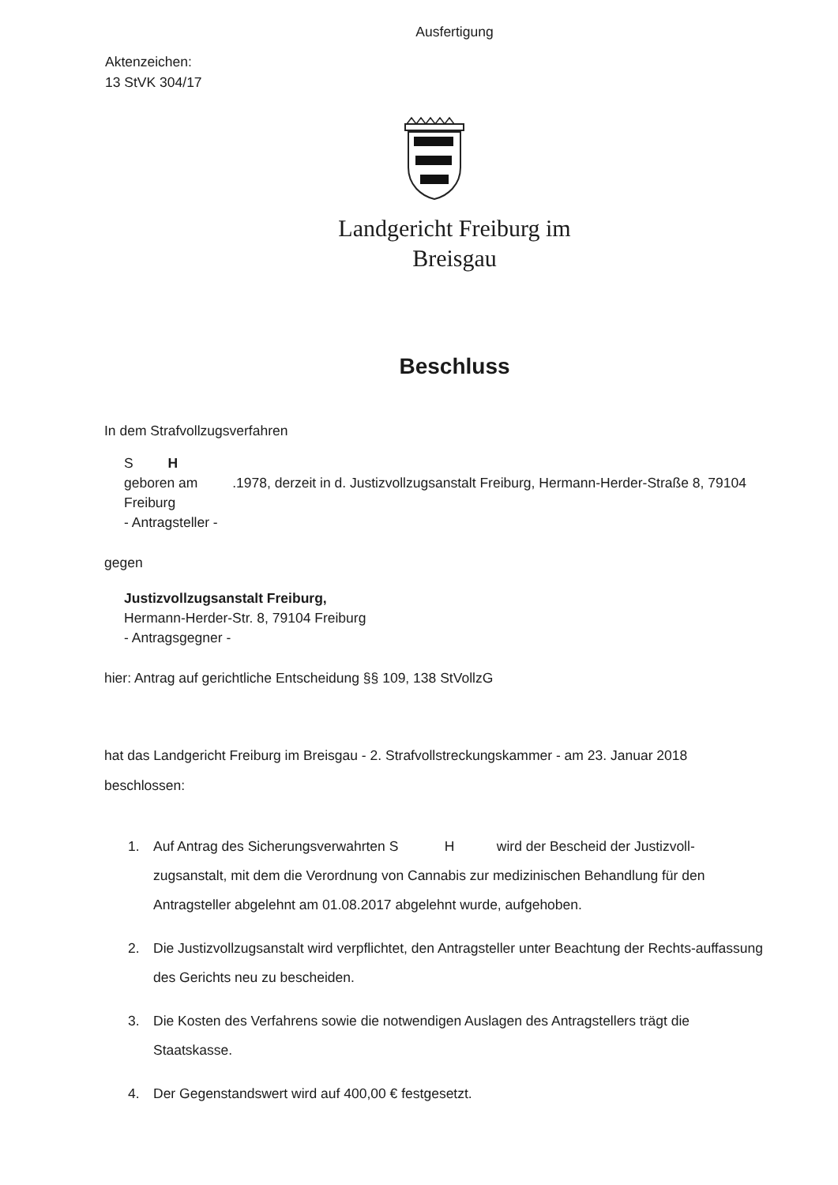Ausfertigung
Aktenzeichen:
13 StVK 304/17
Landgericht Freiburg im
Breisgau
Beschluss
In dem Strafvollzugsverfahren
S H
geboren am .1978, derzeit in d. Justizvollzugsanstalt Freiburg, Hermann-Herder-Straße 8, 79104 Freiburg
- Antragsteller -
gegen
Justizvollzugsanstalt Freiburg,
Hermann-Herder-Str. 8, 79104 Freiburg
- Antragsgegner -
hier: Antrag auf gerichtliche Entscheidung §§ 109, 138 StVollzG
hat das Landgericht Freiburg im Breisgau - 2. Strafvollstreckungskammer - am 23. Januar 2018 beschlossen:
1. Auf Antrag des Sicherungsverwahrten S H wird der Bescheid der Justizvoll-zugsanstalt, mit dem die Verordnung von Cannabis zur medizinischen Behandlung für den Antragsteller abgelehnt am 01.08.2017 abgelehnt wurde, aufgehoben.
2. Die Justizvollzugsanstalt wird verpflichtet, den Antragsteller unter Beachtung der Rechts-auffassung des Gerichts neu zu bescheiden.
3. Die Kosten des Verfahrens sowie die notwendigen Auslagen des Antragstellers trägt die Staatskasse.
4. Der Gegenstandswert wird auf 400,00 € festgesetzt.